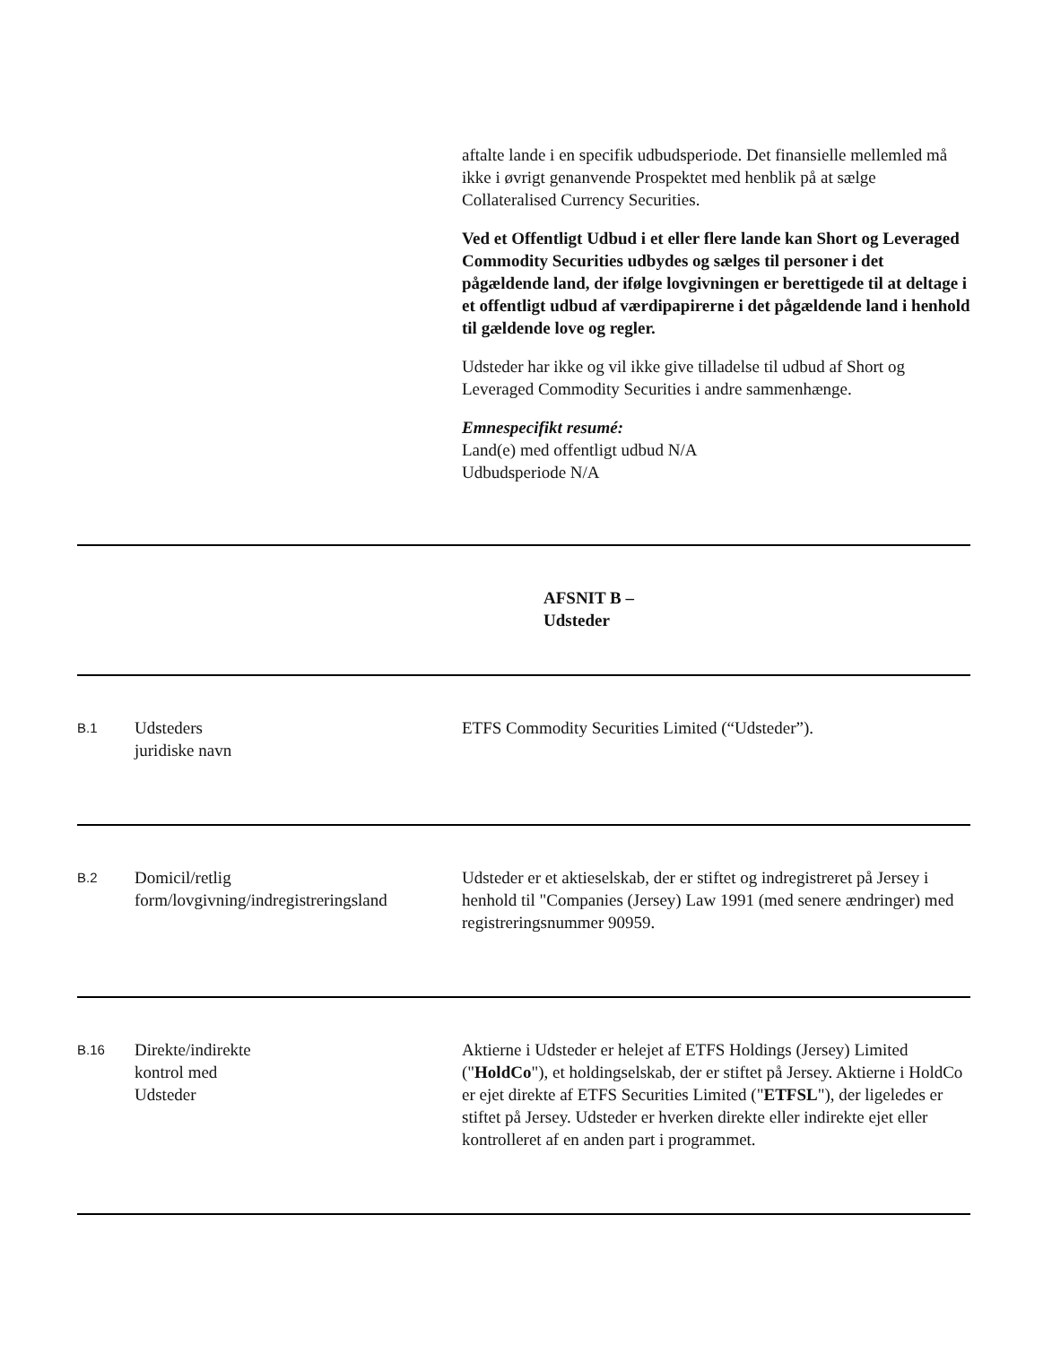aftalte lande i en specifik udbudsperiode. Det finansielle mellemled må ikke i øvrigt genanvende Prospektet med henblik på at sælge Collateralised Currency Securities.
Ved et Offentligt Udbud i et eller flere lande kan Short og Leveraged Commodity Securities udbydes og sælges til personer i det pågældende land, der ifølge lovgivningen er berettigede til at deltage i et offentligt udbud af værdipapirerne i det pågældende land i henhold til gældende love og regler.
Udsteder har ikke og vil ikke give tilladelse til udbud af Short og Leveraged Commodity Securities i andre sammenhænge.
Emnespecifikt resumé:
Land(e) med offentligt udbud N/A
Udbudsperiode N/A
AFSNIT B –
Udsteder
| B.1 | Udsteders juridiske navn | ETFS Commodity Securities Limited (“Udsteder”). |
| B.2 | Domicil/retlig form/lovgivning/indregistreringsland | Udsteder er et aktieselskab, der er stiftet og indregistreret på Jersey i henhold til "Companies (Jersey) Law 1991 (med senere ændringer) med registreringsnummer 90959. |
| B.16 | Direkte/indirekte kontrol med Udsteder | Aktierne i Udsteder er helejet af ETFS Holdings (Jersey) Limited (" HoldCo "), et holdingselskab, der er stiftet på Jersey. Aktierne i HoldCo er ejet direkte af ETFS Securities Limited (" ETFSL "), der ligeledes er stiftet på Jersey. Udsteder er hverken direkte eller indirekte ejet eller kontrolleret af en anden part i programmet. |